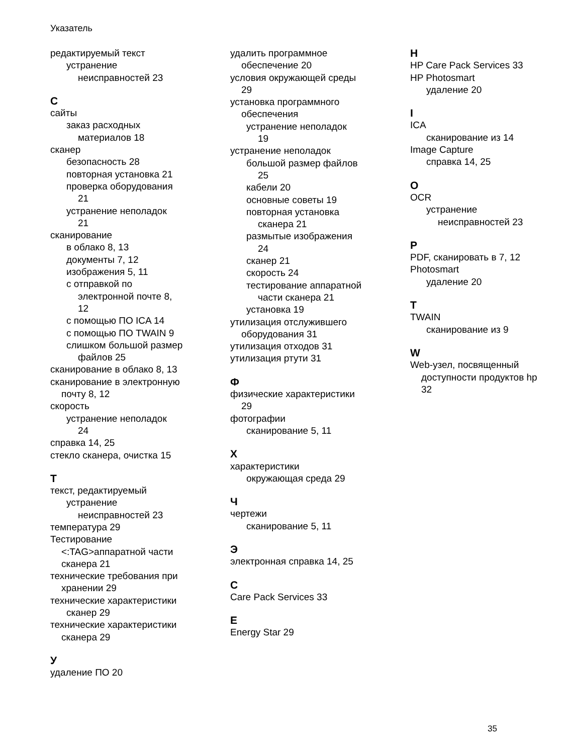Указатель
редактируемый текст
устранение
неисправностей 23
С
сайты
заказ расходных
материалов 18
сканер
безопасность 28
повторная установка 21
проверка оборудования
21
устранение неполадок
21
сканирование
в облако 8, 13
документы 7, 12
изображения 5, 11
с отправкой по
электронной почте 8,
12
с помощью ПО ICA 14
с помощью ПО TWAIN 9
слишком большой размер
файлов 25
сканирование в облако 8, 13
сканирование в электронную
почту 8, 12
скорость
устранение неполадок
24
справка 14, 25
стекло сканера, очистка 15
Т
текст, редактируемый
устранение
неисправностей 23
температура 29
Тестирование
<:TAG>аппаратной части
сканера 21
технические требования при
хранении 29
технические характеристики
сканер 29
технические характеристики
сканера 29
У
удаление ПО 20
удалить программное
обеспечение 20
условия окружающей среды
29
установка программного
обеспечения
устранение неполадок
19
устранение неполадок
большой размер файлов
25
кабели 20
основные советы 19
повторная установка
сканера 21
размытые изображения
24
сканер 21
скорость 24
тестирование аппаратной
части сканера 21
установка 19
утилизация отслужившего
оборудования 31
утилизация отходов 31
утилизация ртути 31
Ф
физические характеристики
29
фотографии
сканирование 5, 11
Х
характеристики
окружающая среда 29
Ч
чертежи
сканирование 5, 11
Э
электронная справка 14, 25
C
Care Pack Services 33
E
Energy Star 29
H
HP Care Pack Services 33
HP Photosmart
удаление 20
I
ICA
сканирование из 14
Image Capture
справка 14, 25
O
OCR
устранение
неисправностей 23
P
PDF, сканировать в 7, 12
Photosmart
удаление 20
T
TWAIN
сканирование из 9
W
Web-узел, посвященный
доступности продуктов hp
32
35